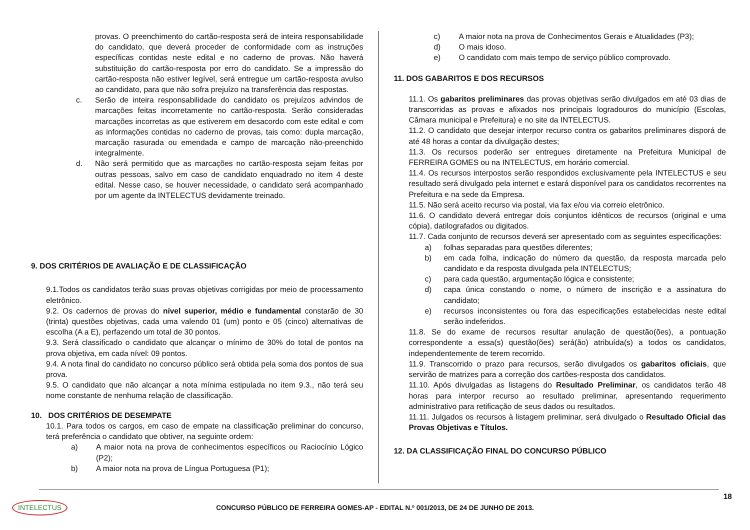provas. O preenchimento do cartão-resposta será de inteira responsabilidade do candidato, que deverá proceder de conformidade com as instruções específicas contidas neste edital e no caderno de provas. Não haverá substituição do cartão-resposta por erro do candidato. Se a impressão do cartão-resposta não estiver legível, será entregue um cartão-resposta avulso ao candidato, para que não sofra prejuízo na transferência das respostas.
c. Serão de inteira responsabilidade do candidato os prejuízos advindos de marcações feitas incorretamente no cartão-resposta. Serão consideradas marcações incorretas as que estiverem em desacordo com este edital e com as informações contidas no caderno de provas, tais como: dupla marcação, marcação rasurada ou emendada e campo de marcação não-preenchido integralmente.
d. Não será permitido que as marcações no cartão-resposta sejam feitas por outras pessoas, salvo em caso de candidato enquadrado no item 4 deste edital. Nesse caso, se houver necessidade, o candidato será acompanhado por um agente da INTELECTUS devidamente treinado.
9. DOS CRITÉRIOS DE AVALIAÇÃO E DE CLASSIFICAÇÃO
9.1.Todos os candidatos terão suas provas objetivas corrigidas por meio de processamento eletrônico.
9.2. Os cadernos de provas do nível superior, médio e fundamental constarão de 30 (trinta) questões objetivas, cada uma valendo 01 (um) ponto e 05 (cinco) alternativas de escolha (A a E), perfazendo um total de 30 pontos.
9.3. Será classificado o candidato que alcançar o mínimo de 30% do total de pontos na prova objetiva, em cada nível: 09 pontos.
9.4. A nota final do candidato no concurso público será obtida pela soma dos pontos de sua prova.
9.5. O candidato que não alcançar a nota mínima estipulada no item 9.3., não terá seu nome constante de nenhuma relação de classificação.
10. DOS CRITÉRIOS DE DESEMPATE
10.1. Para todos os cargos, em caso de empate na classificação preliminar do concurso, terá preferência o candidato que obtiver, na seguinte ordem:
a) A maior nota na prova de conhecimentos específicos ou Raciocínio Lógico (P2);
b) A maior nota na prova de Língua Portuguesa (P1);
c) A maior nota na prova de Conhecimentos Gerais e Atualidades (P3);
d) O mais idoso.
e) O candidato com mais tempo de serviço público comprovado.
11. DOS GABARITOS E DOS RECURSOS
11.1. Os gabaritos preliminares das provas objetivas serão divulgados em até 03 dias de transcorridas as provas e afixados nos principais logradouros do município (Escolas, Câmara municipal e Prefeitura) e no site da INTELECTUS.
11.2. O candidato que desejar interpor recurso contra os gabaritos preliminares disporá de até 48 horas a contar da divulgação destes;
11.3. Os recursos poderão ser entregues diretamente na Prefeitura Municipal de FERREIRA GOMES ou na INTELECTUS, em horário comercial.
11.4. Os recursos interpostos serão respondidos exclusivamente pela INTELECTUS e seu resultado será divulgado pela internet e estará disponível para os candidatos recorrentes na Prefeitura e na sede da Empresa.
11.5. Não será aceito recurso via postal, via fax e/ou via correio eletrônico.
11.6. O candidato deverá entregar dois conjuntos idênticos de recursos (original e uma cópia), datilografados ou digitados.
11.7. Cada conjunto de recursos deverá ser apresentado com as seguintes especificações:
a) folhas separadas para questões diferentes;
b) em cada folha, indicação do número da questão, da resposta marcada pelo candidato e da resposta divulgada pela INTELECTUS;
c) para cada questão, argumentação lógica e consistente;
d) capa única constando o nome, o número de inscrição e a assinatura do candidato;
e) recursos inconsistentes ou fora das especificações estabelecidas neste edital serão indeferidos.
11.8. Se do exame de recursos resultar anulação de questão(ões), a pontuação correspondente a essa(s) questão(ões) será(ão) atribuída(s) a todos os candidatos, independentemente de terem recorrido.
11.9. Transcorrido o prazo para recursos, serão divulgados os gabaritos oficiais, que servirão de matrizes para a correção dos cartões-resposta dos candidatos.
11.10. Após divulgadas as listagens do Resultado Preliminar, os candidatos terão 48 horas para interpor recurso ao resultado preliminar, apresentando requerimento administrativo para retificação de seus dados ou resultados.
11.11. Julgados os recursos à listagem preliminar, será divulgado o Resultado Oficial das Provas Objetivas e Títulos.
12. DA CLASSIFICAÇÃO FINAL DO CONCURSO PÚBLICO
18
INTELECTUS
CONCURSO PÚBLICO DE FERREIRA GOMES-AP - EDITAL N.º 001/2013, DE 24 DE JUNHO DE 2013.